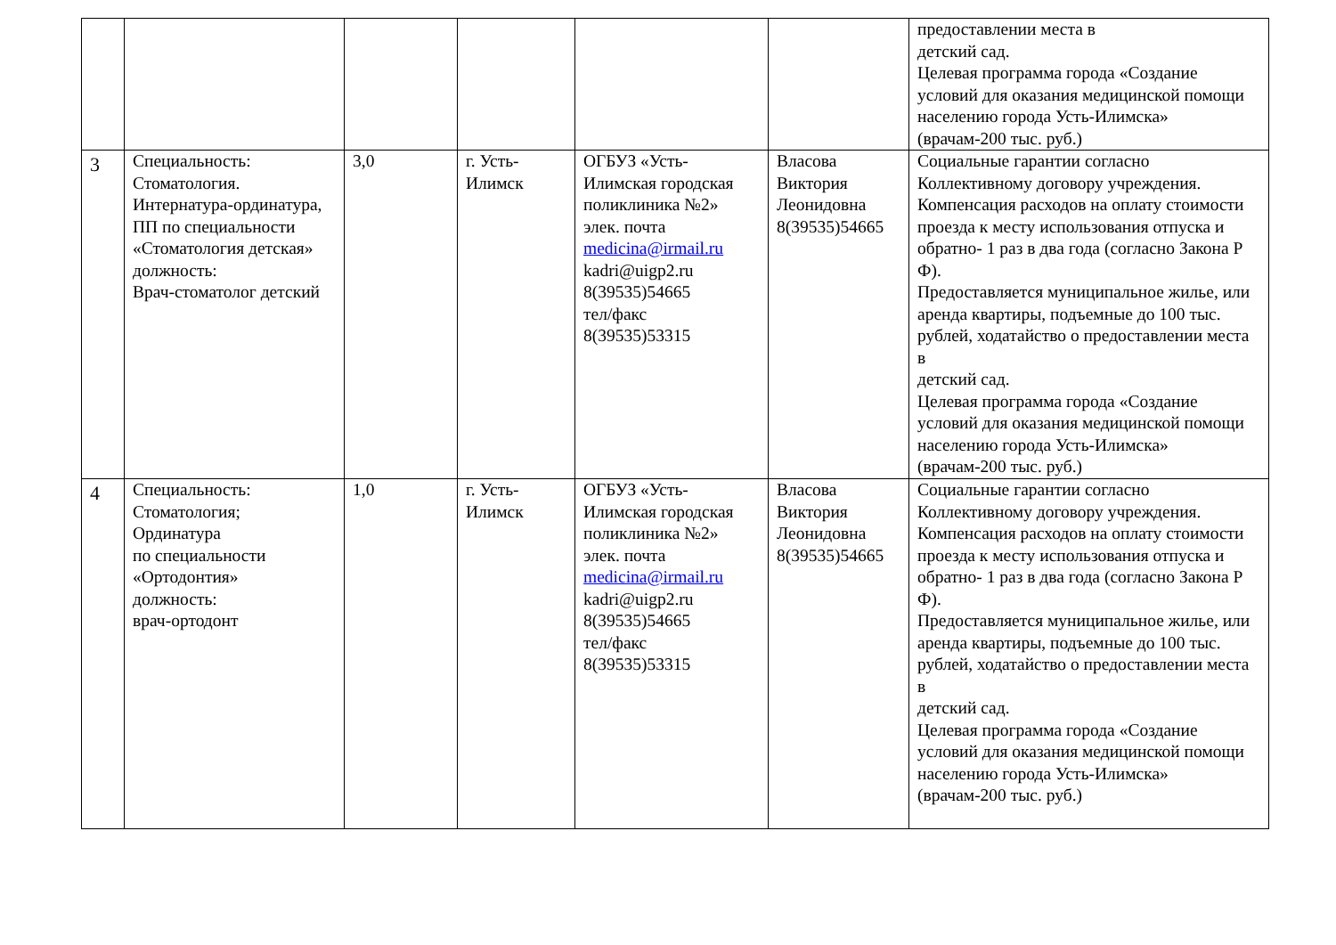| | | | | | | предоставлении места в детский сад. Целевая программа города «Создание условий для оказания медицинской помощи населению города Усть-Илимска» (врачам-200 тыс. руб.) |
| 3 | Специальность: Стоматология. Интернатура-ординатура, ПП по специальности «Стоматология детская» должность: Врач-стоматолог детский | 3,0 | г. Усть-Илимск | ОГБУЗ «Усть-Илимская городская поликлиника №2» элек. почта medicina@irmail.ru kadri@uigp2.ru 8(39535)54665 тел/факс 8(39535)53315 | Власова Виктория Леонидовна 8(39535)54665 | Социальные гарантии согласно Коллективному договору учреждения. Компенсация расходов на оплату стоимости проезда к месту использования отпуска и обратно- 1 раз в два года (согласно Закона Р Ф). Предоставляется муниципальное жилье, или аренда квартиры, подъемные до 100 тыс. рублей, ходатайство о предоставлении места в детский сад. Целевая программа города «Создание условий для оказания медицинской помощи населению города Усть-Илимска» (врачам-200 тыс. руб.) |
| 4 | Специальность: Стоматология; Ординатура по специальности «Ортодонтия» должность: врач-ортодонт | 1,0 | г. Усть-Илимск | ОГБУЗ «Усть-Илимская городская поликлиника №2» элек. почта medicina@irmail.ru kadri@uigp2.ru 8(39535)54665 тел/факс 8(39535)53315 | Власова Виктория Леонидовна 8(39535)54665 | Социальные гарантии согласно Коллективному договору учреждения. Компенсация расходов на оплату стоимости проезда к месту использования отпуска и обратно- 1 раз в два года (согласно Закона Р Ф). Предоставляется муниципальное жилье, или аренда квартиры, подъемные до 100 тыс. рублей, ходатайство о предоставлении места в детский сад. Целевая программа города «Создание условий для оказания медицинской помощи населению города Усть-Илимска» (врачам-200 тыс. руб.) |